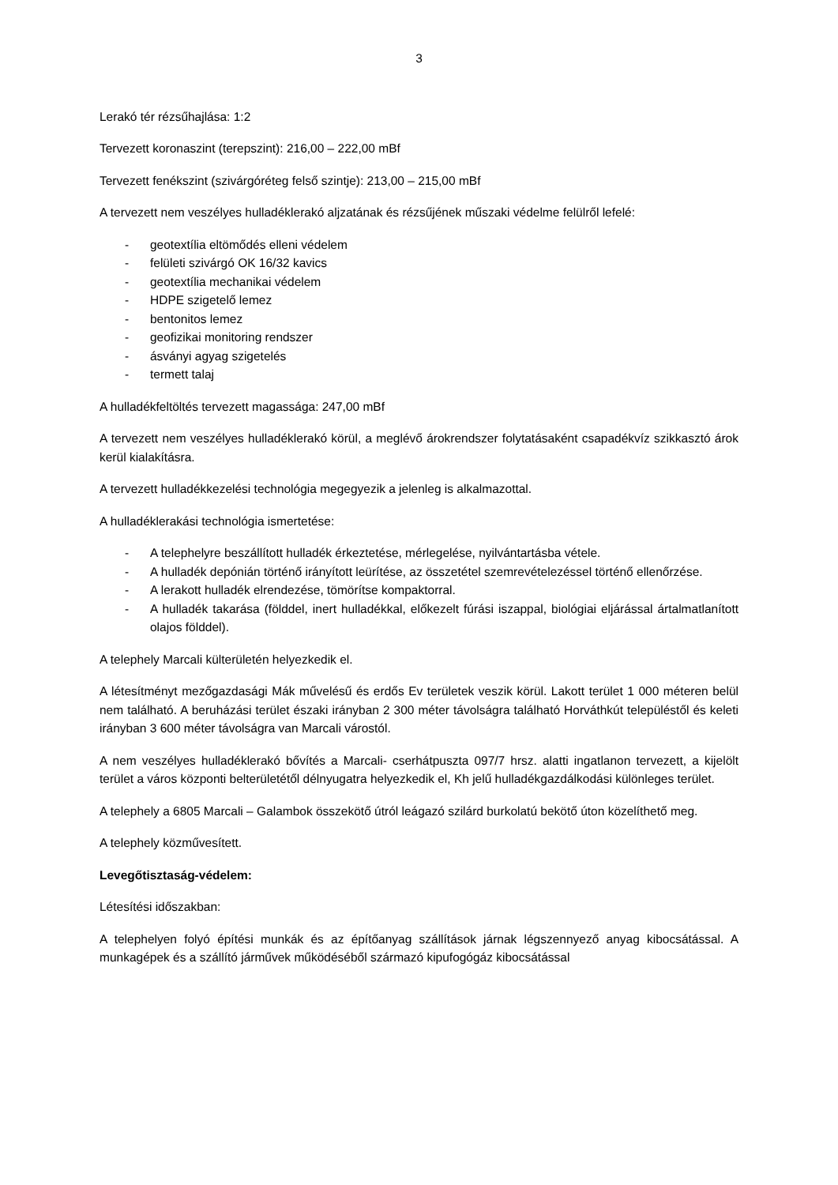3
Lerakó tér rézsűhajlása: 1:2
Tervezett koronaszint (terepszint): 216,00 – 222,00 mBf
Tervezett fenékszint (szivárgóréteg felső szintje): 213,00 – 215,00 mBf
A tervezett nem veszélyes hulladéklerakó aljzatának és rézsűjének műszaki védelme felülről lefelé:
- geotextília eltömődés elleni védelem
- felületi szivárgó OK 16/32 kavics
- geotextília mechanikai védelem
- HDPE szigetelő lemez
- bentonitos lemez
- geofizikai monitoring rendszer
- ásványi agyag szigetelés
- termett talaj
A hulladékfeltöltés tervezett magassága: 247,00 mBf
A tervezett nem veszélyes hulladéklerakó körül, a meglévő árokrendszer folytatásaként csapadékvíz szikkasztó árok kerül kialakításra.
A tervezett hulladékkezelési technológia megegyezik a jelenleg is alkalmazottal.
A hulladéklerakási technológia ismertetése:
- A telephelyre beszállított hulladék érkeztetése, mérlegelése, nyilvántartásba vétele.
- A hulladék depónián történő irányított leürítése, az összetétel szemrevételezéssel történő ellenőrzése.
- A lerakott hulladék elrendezése, tömörítse kompaktorral.
- A hulladék takarása (földdel, inert hulladékkal, előkezelt fúrási iszappal, biológiai eljárással ártalmatlanított olajos földdel).
A telephely Marcali külterületén helyezkedik el.
A létesítményt mezőgazdasági Mák művelésű és erdős Ev területek veszik körül. Lakott terület 1 000 méteren belül nem található. A beruházási terület északi irányban 2 300 méter távolságra található Horváthkút településtől és keleti irányban 3 600 méter távolságra van Marcali várostól.
A nem veszélyes hulladéklerakó bővítés a Marcali- cserhátpuszta 097/7 hrsz. alatti ingatlanon tervezett, a kijelölt terület a város központi belterületétől délnyugatra helyezkedik el, Kh jelű hulladékgazdálkodási különleges terület.
A telephely a 6805 Marcali – Galambok összekötő útról leágazó szilárd burkolatú bekötő úton közelíthető meg.
A telephely közművesített.
Levegőtisztaság-védelem:
Létesítési időszakban:
A telephelyen folyó építési munkák és az építőanyag szállítások járnak légszennyező anyag kibocsátással. A munkagépek és a szállító járművek működéséből származó kipufogógáz kibocsátással